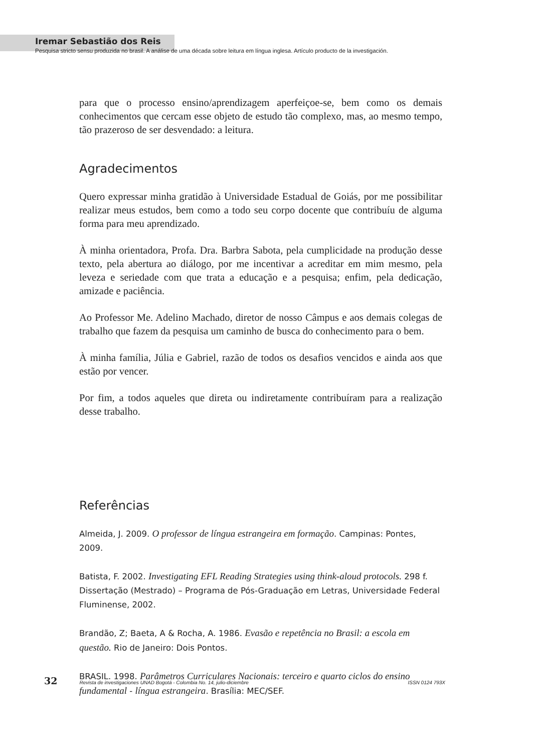Iremar Sebastião dos Reis
Pesquisa stricto sensu produzida no brasil. A análise de uma década sobre leitura em língua inglesa. Artículo producto de la investigación.
para que o processo ensino/aprendizagem aperfeiçoe-se, bem como os demais conhecimentos que cercam esse objeto de estudo tão complexo, mas, ao mesmo tempo, tão prazeroso de ser desvendado: a leitura.
Agradecimentos
Quero expressar minha gratidão à Universidade Estadual de Goiás, por me possibilitar realizar meus estudos, bem como a todo seu corpo docente que contribuíu de alguma forma para meu aprendizado.
À minha orientadora, Profa. Dra. Barbra Sabota, pela cumplicidade na produção desse texto, pela abertura ao diálogo, por me incentivar a acreditar em mim mesmo, pela leveza e seriedade com que trata a educação e a pesquisa; enfim, pela dedicação, amizade e paciência.
Ao Professor Me. Adelino Machado, diretor de nosso Câmpus e aos demais colegas de trabalho que fazem da pesquisa um caminho de busca do conhecimento para o bem.
À minha família, Júlia e Gabriel, razão de todos os desafios vencidos e ainda aos que estão por vencer.
Por fim, a todos aqueles que direta ou indiretamente contribuíram para a realização desse trabalho.
Referências
Almeida, J. 2009. O professor de língua estrangeira em formação. Campinas: Pontes, 2009.
Batista, F. 2002. Investigating EFL Reading Strategies using think-aloud protocols. 298 f. Dissertação (Mestrado) – Programa de Pós-Graduação em Letras, Universidade Federal Fluminense, 2002.
Brandão, Z; Baeta, A & Rocha, A. 1986. Evasão e repetência no Brasil: a escola em questão. Rio de Janeiro: Dois Pontos.
BRASIL. 1998. Parâmetros Curriculares Nacionais: terceiro e quarto ciclos do ensino fundamental - língua estrangeira. Brasília: MEC/SEF.
32 Revista de investigaciones UNAD Bogotá - Colombia No. 14, julio-diciembre ISSN 0124 793X